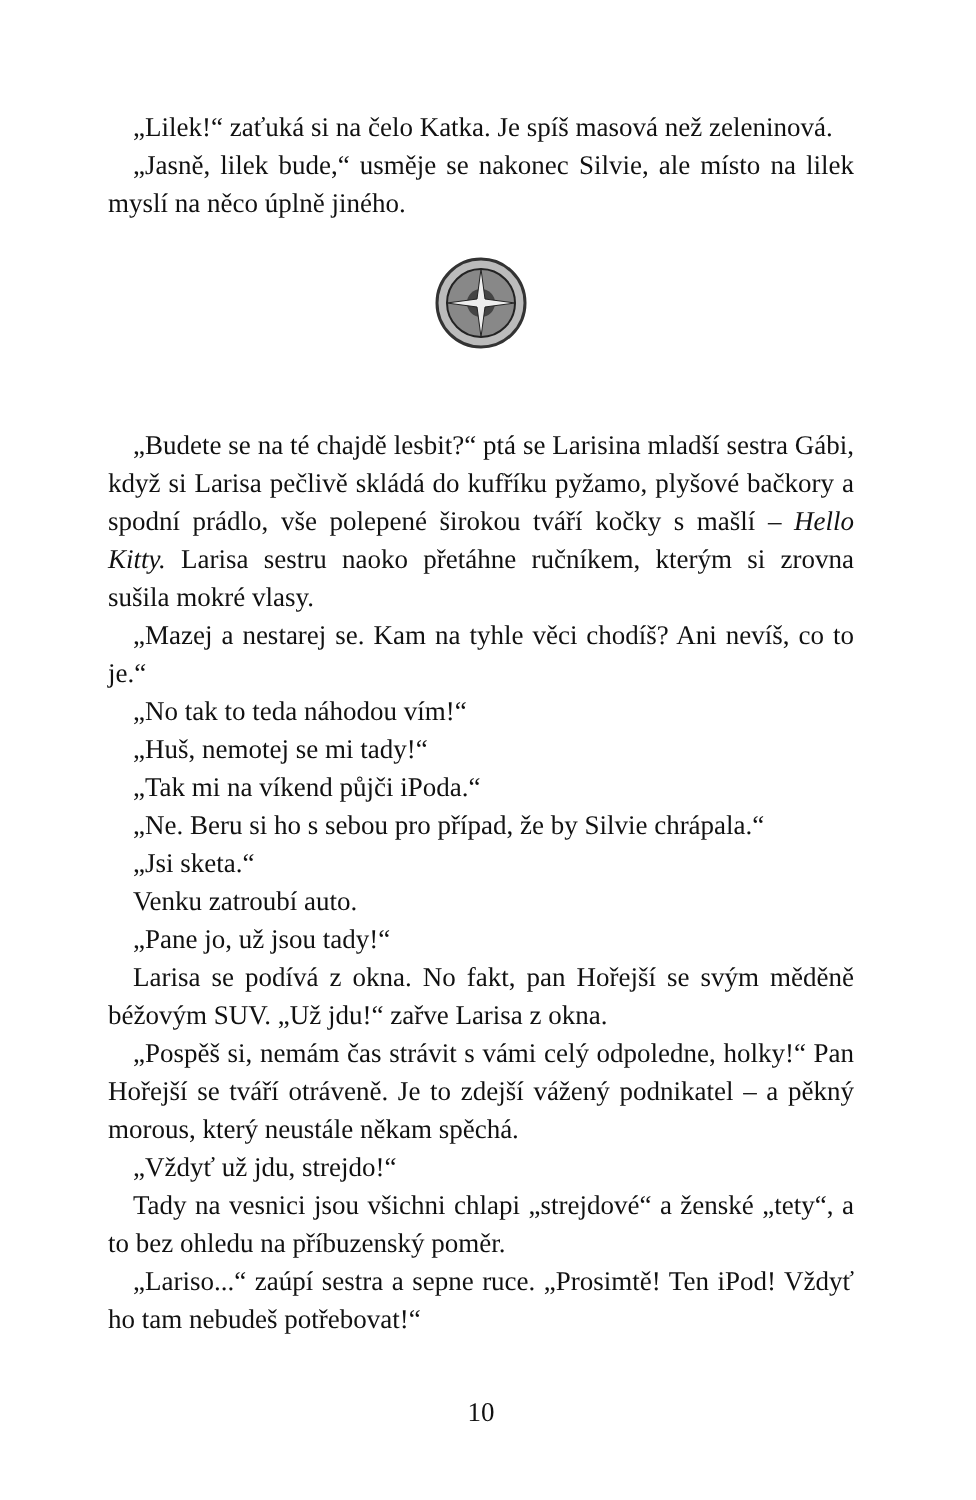„Lilek!“ zaťuká si na čelo Katka. Je spíš masová než zeleninová.
„Jasně, lilek bude,“ usměje se nakonec Silvie, ale místo na lilek myslí na něco úplně jiného.
„Budete se na té chajdě lesbit?“ ptá se Larisina mladší sestra Gábi, když si Larisa pečlivě skládá do kufříku pyžamo, plyšové bačkory a spodní prádlo, vše polepené širokou tváří kočky s mašlí – Hello Kitty. Larisa sestru naoko přetáhne ručníkem, kterým si zrovna sušila mokré vlasy.
„Mazej a nestarej se. Kam na tyhle věci chodíš? Ani nevíš, co to je.“
„No tak to teda náhodou vím!“
„Huš, nemotej se mi tady!“
„Tak mi na víkend půjči iPoda.“
„Ne. Beru si ho s sebou pro případ, že by Silvie chrápala.“
„Jsi sketa.“
Venku zatroubí auto.
„Pane jo, už jsou tady!“
Larisa se podívá z okna. No fakt, pan Hořejší se svým měděně béžovým SUV. „Už jdu!“ zařve Larisa z okna.
„Pospěš si, nemám čas strávit s vámi celý odpoledne, holky!“ Pan Hořejší se tváří otráveně. Je to zdejší vážený podnikatel – a pěkný morous, který neustále někam spěchá.
„Vždyť už jdu, strejdo!“
Tady na vesnici jsou všichni chlapi „strejdové“ a ženské „tety“, a to bez ohledu na příbuzenský poměr.
„Lariso...“ zaúpí sestra a sepne ruce. „Prosimtě! Ten iPod! Vždyť ho tam nebudeš potřebovat!“
10